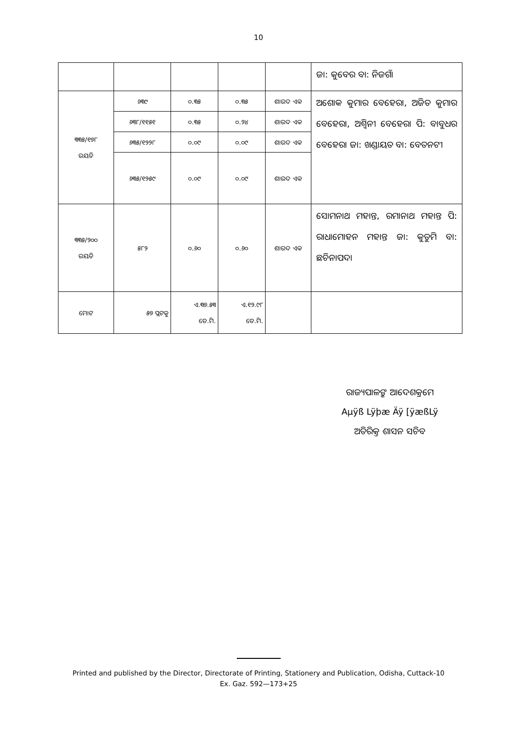10
| | | | | | ଜା: କୁବେର ବା: ନିଜଗାଁ |
| ୩୩୫/୧୭୮ ରୟତି | ୬୩୯ | ୦.୩୫ | ୦.୩୫ | ଶାରଦ ଏକ | ଅଶୋକ କୁମାର ବେହେରା, ଅଜିତ କୁମାର ବେହେରା, ଅଶ୍ୱିନୀ ବେହେରା ପି: ବାବୁଧର ବେହେରା ଜା: ଖଣ୍ଡାୟତ ବା: ବେତନଟୀ |
| | ୬୩୮/୧୧୫୧ | ୦.୩୫ | ୦.୨୪ | ଶାରଦ ଏକ | |
| | ୬୩୫/୧୨୨୮ | ୦.୦୯ | ୦.୦୯ | ଶାରଦ ଏକ | |
| | ୬୩୫/୧୨୫୯ | ୦.୦୯ | ୦.୦୯ | ଶାରଦ ଏକ | |
| ୩୩୫/୨୦୦ ରୟତି | ୫୮୨ | ୦.୬୦ | ୦.୬୦ | ଶାରଦ ଏକ | ସୋମନାଥ ମହାନ୍ତ, ରମାନାଥ ମହାନ୍ତ ପି: ରାଧାମୋହନ ମହାନ୍ତ ଜା: କୁଡୁମି ବା: ଛଚିନାପଦା |
| ମୋଟ | ୫୭ ପ୍ଲଟକୁ | ଏ.୩୭.୫୩ ଡେ.ମି. | ଏ.୧୨.୯୮ ଡେ.ମି. | | |
ରାଜ୍ୟପାଳଙ୍କ ଆଦେଶକ୍ରମେ
Aµÿß Lÿþæ Äÿ [ÿæßLÿ
ଅତିରିକ୍ତ ଶାସନ ସଚିବ
Printed and published by the Director, Directorate of Printing, Stationery and Publication, Odisha, Cuttack-10
Ex. Gaz. 592—173+25